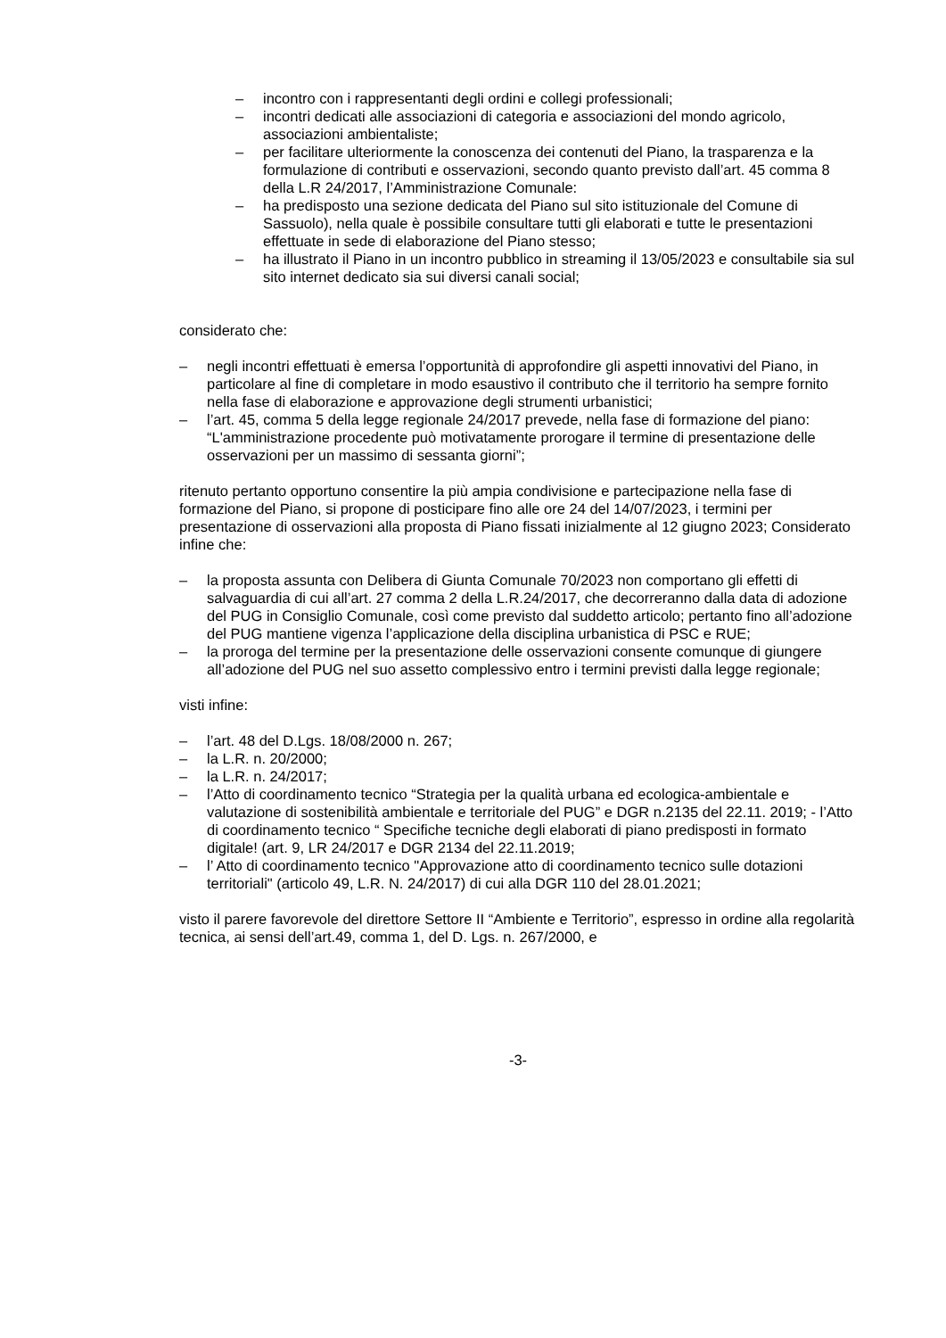– incontro con i rappresentanti degli ordini e collegi professionali;
– incontri dedicati alle associazioni di categoria e associazioni del mondo agricolo, associazioni ambientaliste;
– per facilitare ulteriormente la conoscenza dei contenuti del Piano, la trasparenza e la formulazione di contributi e osservazioni, secondo quanto previsto dall’art. 45 comma 8 della L.R 24/2017, l’Amministrazione Comunale:
– ha predisposto una sezione dedicata del Piano sul sito istituzionale del Comune di Sassuolo), nella quale è possibile consultare tutti gli elaborati e tutte le presentazioni effettuate in sede di elaborazione del Piano stesso;
– ha illustrato il Piano in un incontro pubblico in streaming il 13/05/2023 e consultabile sia sul sito internet dedicato sia sui diversi canali social;
considerato che:
– negli incontri effettuati è emersa l’opportunità di approfondire gli aspetti innovativi del Piano, in particolare al fine di completare in modo esaustivo il contributo che il territorio ha sempre fornito nella fase di elaborazione e approvazione degli strumenti urbanistici;
– l’art. 45, comma 5 della legge regionale 24/2017 prevede, nella fase di formazione del piano: “L'amministrazione procedente può motivatamente prorogare il termine di presentazione delle osservazioni per un massimo di sessanta giorni”;
ritenuto pertanto opportuno consentire la più ampia condivisione e partecipazione nella fase di formazione del Piano, si propone di posticipare fino alle ore 24 del 14/07/2023, i termini per presentazione di osservazioni alla proposta di Piano fissati inizialmente al 12 giugno 2023; Considerato infine che:
– la proposta assunta con Delibera di Giunta Comunale 70/2023 non comportano gli effetti di salvaguardia di cui all’art. 27 comma 2 della L.R.24/2017, che decorreranno dalla data di adozione del PUG in Consiglio Comunale, così come previsto dal suddetto articolo; pertanto fino all’adozione del PUG mantiene vigenza l’applicazione della disciplina urbanistica di PSC e RUE;
– la proroga del termine per la presentazione delle osservazioni consente comunque di giungere all’adozione del PUG nel suo assetto complessivo entro i termini previsti dalla legge regionale;
visti infine:
– l’art. 48 del D.Lgs. 18/08/2000 n. 267;
– la L.R. n. 20/2000;
– la L.R. n. 24/2017;
– l’Atto di coordinamento tecnico “Strategia per la qualità urbana ed ecologica-ambientale e valutazione di sostenibilità ambientale e territoriale del PUG” e DGR n.2135 del 22.11. 2019; - l’Atto di coordinamento tecnico “ Specifiche tecniche degli elaborati di piano predisposti in formato digitale! (art. 9, LR 24/2017 e DGR 2134 del 22.11.2019;
– l’ Atto di coordinamento tecnico "Approvazione atto di coordinamento tecnico sulle dotazioni territoriali" (articolo 49, L.R. N. 24/2017) di cui alla DGR 110 del 28.01.2021;
visto il parere favorevole del direttore Settore II “Ambiente e Territorio”, espresso in ordine alla regolarità tecnica, ai sensi dell’art.49, comma 1, del D. Lgs. n. 267/2000, e
-3-